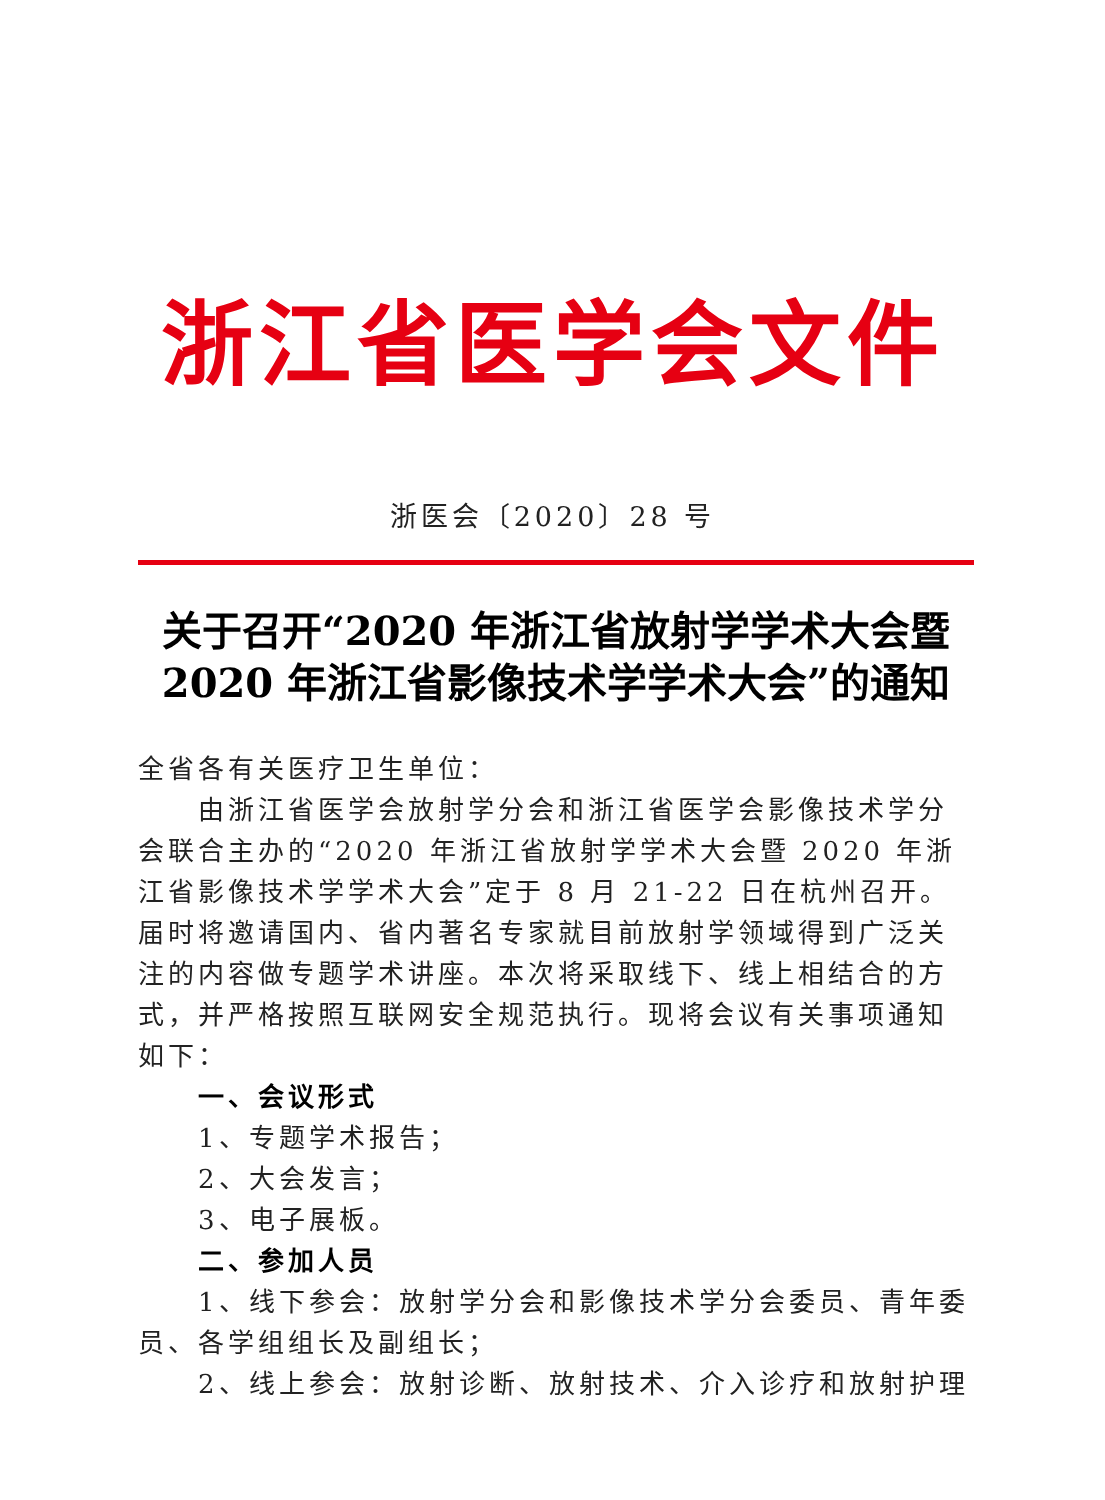浙江省医学会文件
浙医会〔2020〕28 号
关于召开“2020 年浙江省放射学学术大会暨
2020 年浙江省影像技术学学术大会”的通知
全省各有关医疗卫生单位：
由浙江省医学会放射学分会和浙江省医学会影像技术学分会联合主办的“2020 年浙江省放射学学术大会暨 2020 年浙江省影像技术学学术大会”定于 8 月 21-22 日在杭州召开。届时将邀请国内、省内著名专家就目前放射学领域得到广泛关注的内容做专题学术讲座。本次将采取线下、线上相结合的方式，并严格按照互联网安全规范执行。现将会议有关事项通知如下：
一、会议形式
1、专题学术报告；
2、大会发言；
3、电子展板。
二、参加人员
1、线下参会：放射学分会和影像技术学分会委员、青年委员、各学组组长及副组长；
2、线上参会：放射诊断、放射技术、介入诊疗和放射护理